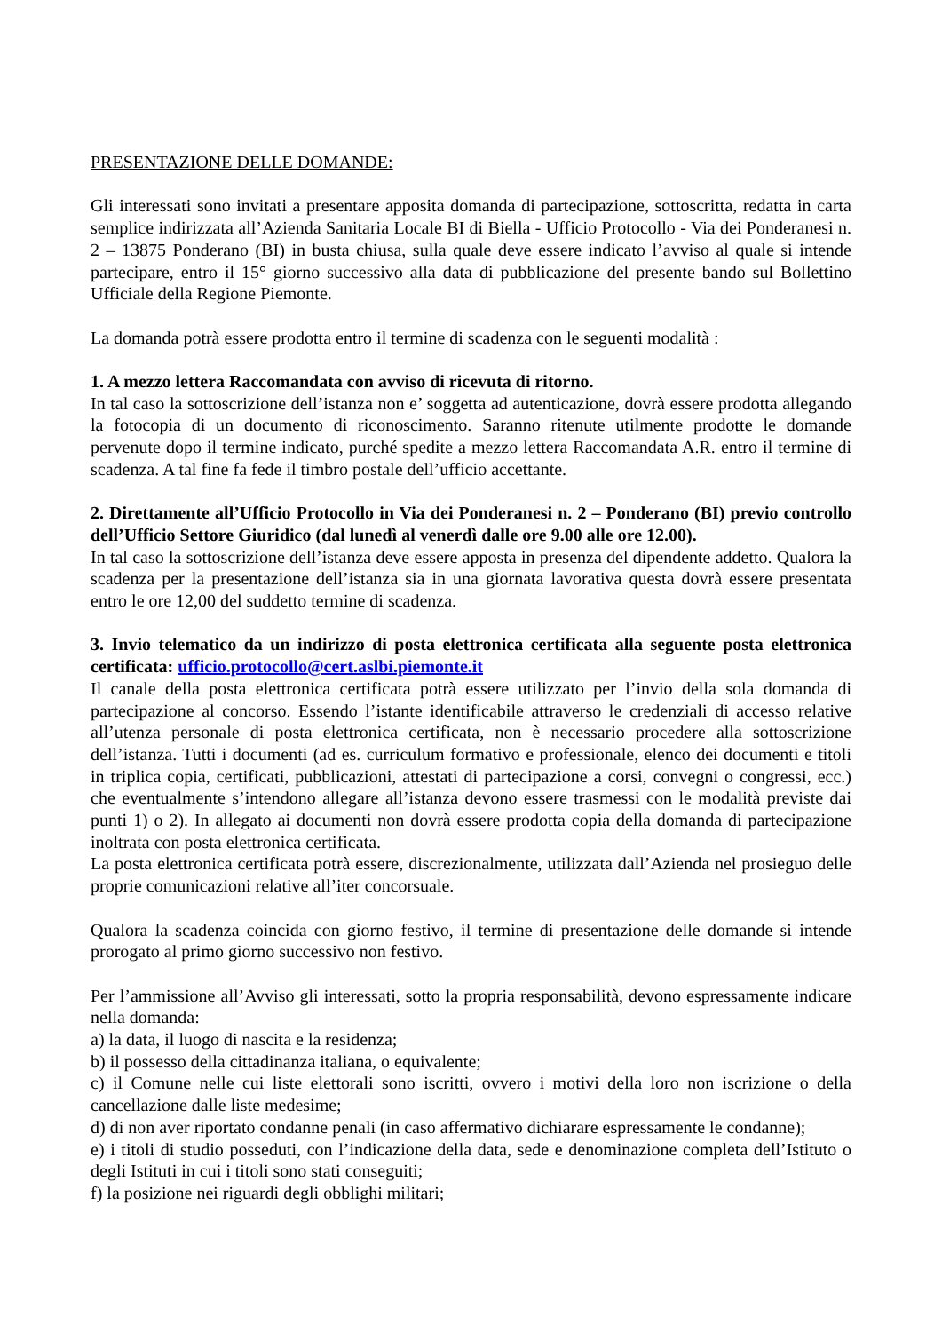PRESENTAZIONE DELLE DOMANDE:
Gli interessati sono invitati a presentare apposita domanda di partecipazione, sottoscritta, redatta in carta semplice indirizzata all’Azienda Sanitaria Locale BI di Biella - Ufficio Protocollo - Via dei Ponderanesi n. 2 – 13875 Ponderano (BI) in busta chiusa, sulla quale deve essere indicato l’avviso al quale si intende partecipare, entro il 15° giorno successivo alla data di pubblicazione del presente bando sul Bollettino Ufficiale della Regione Piemonte.
La domanda potrà essere prodotta entro il termine di scadenza con le seguenti modalità :
1. A mezzo lettera Raccomandata con avviso di ricevuta di ritorno.
In tal caso la sottoscrizione dell’istanza non e’ soggetta ad autenticazione, dovrà essere prodotta allegando la fotocopia di un documento di riconoscimento. Saranno ritenute utilmente prodotte le domande pervenute dopo il termine indicato, purché spedite a mezzo lettera Raccomandata A.R. entro il termine di scadenza. A tal fine fa fede il timbro postale dell’ufficio accettante.
2. Direttamente all’Ufficio Protocollo in Via dei Ponderanesi n. 2 – Ponderano (BI) previo controllo dell’Ufficio Settore Giuridico (dal lunedì al venerdì dalle ore 9.00 alle ore 12.00).
In tal caso la sottoscrizione dell’istanza deve essere apposta in presenza del dipendente addetto. Qualora la scadenza per la presentazione dell’istanza sia in una giornata lavorativa questa dovrà essere presentata entro le ore 12,00 del suddetto termine di scadenza.
3. Invio telematico da un indirizzo di posta elettronica certificata alla seguente posta elettronica certificata: ufficio.protocollo@cert.aslbi.piemonte.it
Il canale della posta elettronica certificata potrà essere utilizzato per l’invio della sola domanda di partecipazione al concorso. Essendo l’istante identificabile attraverso le credenziali di accesso relative all’utenza personale di posta elettronica certificata, non è necessario procedere alla sottoscrizione dell’istanza. Tutti i documenti (ad es. curriculum formativo e professionale, elenco dei documenti e titoli in triplica copia, certificati, pubblicazioni, attestati di partecipazione a corsi, convegni o congressi, ecc.) che eventualmente s’intendono allegare all’istanza devono essere trasmessi con le modalità previste dai punti 1) o 2). In allegato ai documenti non dovrà essere prodotta copia della domanda di partecipazione inoltrata con posta elettronica certificata.
La posta elettronica certificata potrà essere, discrezionalmente, utilizzata dall’Azienda nel prosieguo delle proprie comunicazioni relative all’iter concorsuale.
Qualora la scadenza coincida con giorno festivo, il termine di presentazione delle domande si intende prorogato al primo giorno successivo non festivo.
Per l’ammissione all’Avviso gli interessati, sotto la propria responsabilità, devono espressamente indicare nella domanda:
a) la data, il luogo di nascita e la residenza;
b) il possesso della cittadinanza italiana, o equivalente;
c) il Comune nelle cui liste elettorali sono iscritti, ovvero i motivi della loro non iscrizione o della cancellazione dalle liste medesime;
d) di non aver riportato condanne penali (in caso affermativo dichiarare espressamente le condanne);
e) i titoli di studio posseduti, con l’indicazione della data, sede e denominazione completa dell’Istituto o degli Istituti in cui i titoli sono stati conseguiti;
f) la posizione nei riguardi degli obblighi militari;